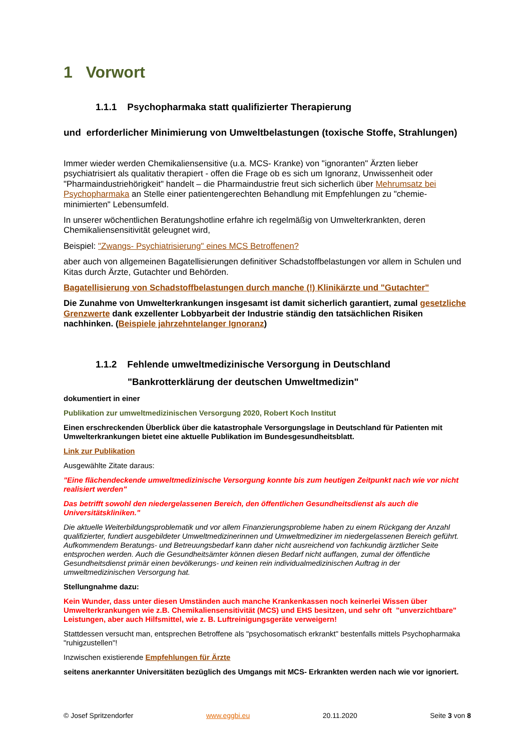1 Vorwort
1.1.1 Psychopharmaka statt qualifizierter Therapierung
und erforderlicher Minimierung von Umweltbelastungen (toxische Stoffe, Strahlungen)
Immer wieder werden Chemikaliensensitive (u.a. MCS- Kranke) von "ignoranten" Ärzten lieber psychiatrisiert als qualitativ therapiert - offen die Frage ob es sich um Ignoranz, Unwissenheit oder "Pharmaindustriehörigkeit" handelt – die Pharmaindustrie freut sich sicherlich über Mehrumsatz bei Psychopharmaka an Stelle einer patientengerechten Behandlung mit Empfehlungen zu "chemie-minimierten" Lebensumfeld.
In unserer wöchentlichen Beratungshotline erfahre ich regelmäßig von Umwelterkrankten, deren Chemikaliensensitivität geleugnet wird,
Beispiel: "Zwangs- Psychiatrisierung" eines MCS Betroffenen?
aber auch von allgemeinen Bagatellisierungen definitiver Schadstoffbelastungen vor allem in Schulen und Kitas durch Ärzte, Gutachter und Behörden.
Bagatellisierung von Schadstoffbelastungen durch manche (!) Klinikärzte und "Gutachter"
Die Zunahme von Umwelterkrankungen insgesamt ist damit sicherlich garantiert, zumal gesetzliche Grenzwerte dank exzellenter Lobbyarbeit der Industrie ständig den tatsächlichen Risiken nachhinken. (Beispiele jahrzehntelanger Ignoranz)
1.1.2 Fehlende umweltmedizinische Versorgung in Deutschland
"Bankrotterklärung der deutschen Umweltmedizin"
dokumentiert in einer
Publikation zur umweltmedizinischen Versorgung 2020, Robert Koch Institut
Einen erschreckenden Überblick über die katastrophale Versorgungslage in Deutschland für Patienten mit Umwelterkrankungen bietet eine aktuelle Publikation im Bundesgesundheitsblatt.
Link zur Publikation
Ausgewählte Zitate daraus:
"Eine flächendeckende umweltmedizinische Versorgung konnte bis zum heutigen Zeitpunkt nach wie vor nicht realisiert werden"
Das betrifft sowohl den niedergelassenen Bereich, den öffentlichen Gesundheitsdienst als auch die Universitätskliniken."
Die aktuelle Weiterbildungsproblematik und vor allem Finanzierungsprobleme haben zu einem Rückgang der Anzahl qualifizierter, fundiert ausgebildeter Umweltmedizinerinnen und Umweltmediziner im niedergelassenen Bereich geführt. Aufkommendem Beratungs- und Betreuungsbedarf kann daher nicht ausreichend von fachkundig ärztlicher Seite entsprochen werden. Auch die Gesundheitsämter können diesen Bedarf nicht auffangen, zumal der öffentliche Gesundheitsdienst primär einen bevölkerungs- und keinen rein individualmedizinischen Auftrag in der umweltmedizinischen Versorgung hat.
Stellungnahme dazu:
Kein Wunder, dass unter diesen Umständen auch manche Krankenkassen noch keinerlei Wissen über Umwelterkrankungen wie z.B. Chemikaliensensitivität (MCS) und EHS besitzen, und sehr oft "unverzichtbare" Leistungen, aber auch Hilfsmittel, wie z. B. Luftreinigungsgeräte verweigern!
Stattdessen versucht man, entsprechen Betroffene als "psychosomatisch erkrankt" bestenfalls mittels Psychopharmaka "ruhigzustellen"!
Inzwischen existierende Empfehlungen für Ärzte
seitens anerkannter Universitäten bezüglich des Umgangs mit MCS- Erkrankten werden nach wie vor ignoriert.
© Josef Spritzendorfer www.eggbi.eu 20.11.2020 Seite 3 von 8